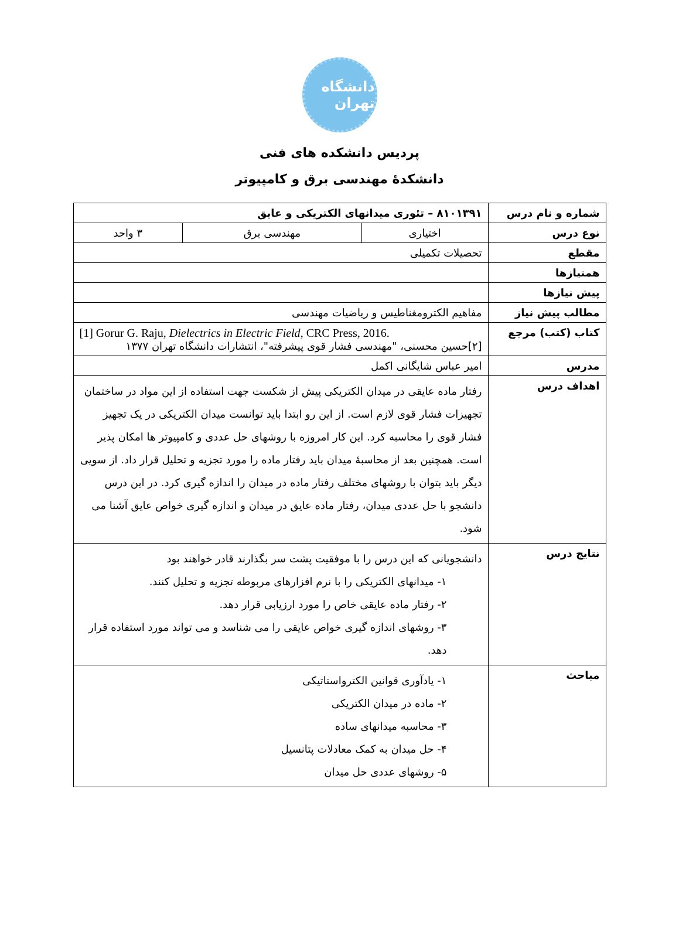دانشگاه تهران
پردیس دانشکده های فنی
دانشکدۀ مهندسی برق و کامپیوتر
| شماره و نام درس | ۸۱۰۱۳۹۱ – تئوری میدانهای الکتریکی و عایق | | |
| نوع درس | اختیاری | مهندسی برق | ۳ واحد |
| مقطع | تحصیلات تکمیلی | | |
| همنیازها | | | |
| پیش نیازها | | | |
| مطالب پیش نیاز | مفاهیم الکترومغناطیس و ریاضیات مهندسی | | |
| کتاب (کتب) مرجع | [1] Gorur G. Raju, Dielectrics in Electric Field , CRC Press, 2016. [۲]حسین محسنی، "مهندسی فشار قوی پیشرفته"، انتشارات دانشگاه تهران ۱۳۷۷ | | |
| مدرس | امیر عباس شایگانی اکمل | | |
| اهداف درس | رفتار ماده عایقی در میدان الکتریکی پیش از شکست جهت استفاده از این مواد در ساختمان تجهیزات فشار قوی لازم است. از این رو ابتدا باید توانست میدان الکتریکی در یک تجهیز فشار قوی را محاسبه کرد. این کار امروزه با روشهای حل عددی و کامپیوتر ها امکان پذیر است. همچنین بعد از محاسبۀ میدان باید رفتار ماده را مورد تجزیه و تحلیل قرار داد. از سویی دیگر باید بتوان با روشهای مختلف رفتار ماده در میدان را اندازه گیری کرد. در این درس دانشجو با حل عددی میدان، رفتار ماده عایق در میدان و اندازه گیری خواص عایق آشنا می شود. | | |
| نتایج درس | دانشجویانی که این درس را با موفقیت پشت سر بگذارند قادر خواهند بود ۱- میدانهای الکتریکی را با نرم افزارهای مربوطه تجزیه و تحلیل کنند. ۲- رفتار ماده عایقی خاص را مورد ارزیابی قرار دهد. ۳- روشهای اندازه گیری خواص عایقی را می شناسد و می تواند مورد استفاده قرار دهد. | | |
| مباحث | ۱- یادآوری قوانین الکترواستاتیکی ۲- ماده در میدان الکتریکی ۳- محاسبه میدانهای ساده ۴- حل میدان به کمک معادلات پتانسیل ۵- روشهای عددی حل میدان | | |